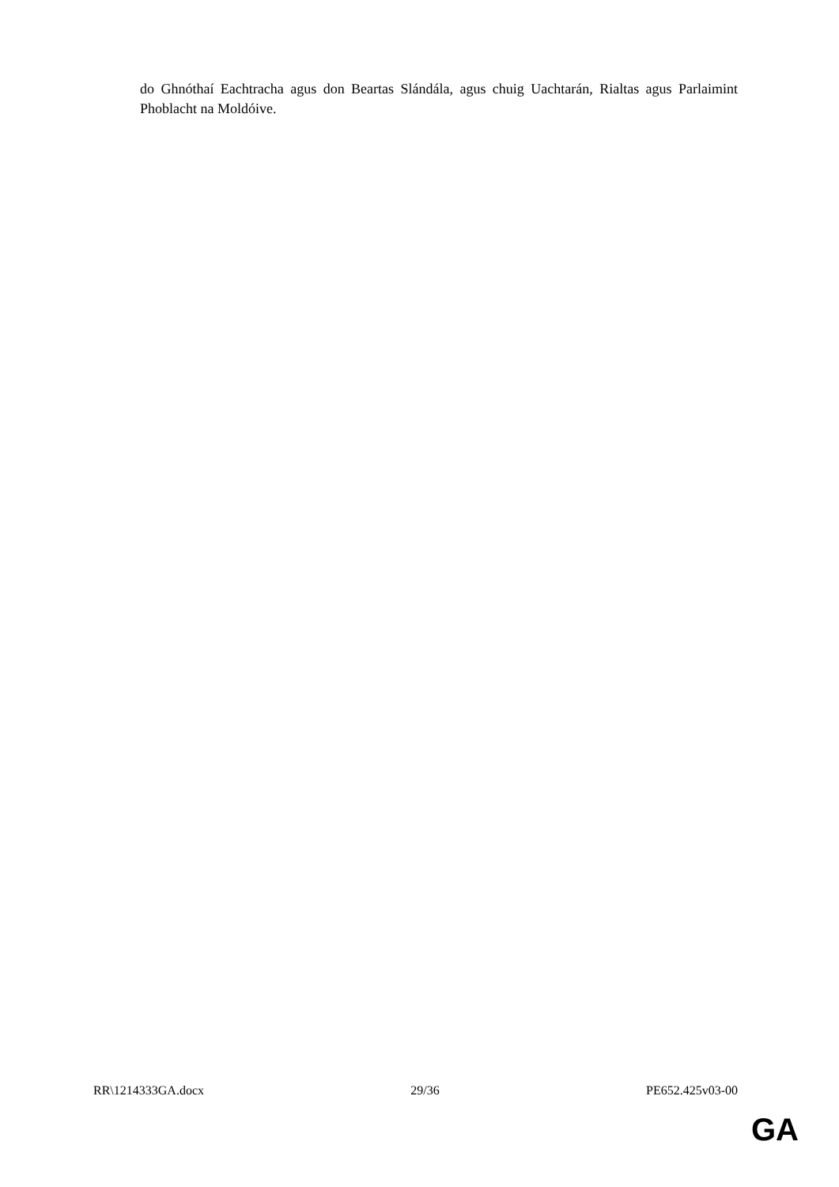do Ghnóthaí Eachtracha agus don Beartas Slándála, agus chuig Uachtarán, Rialtas agus Parlaimint Phoblacht na Moldóive.
RR\1214333GA.docx 29/36 PE652.425v03-00
GA